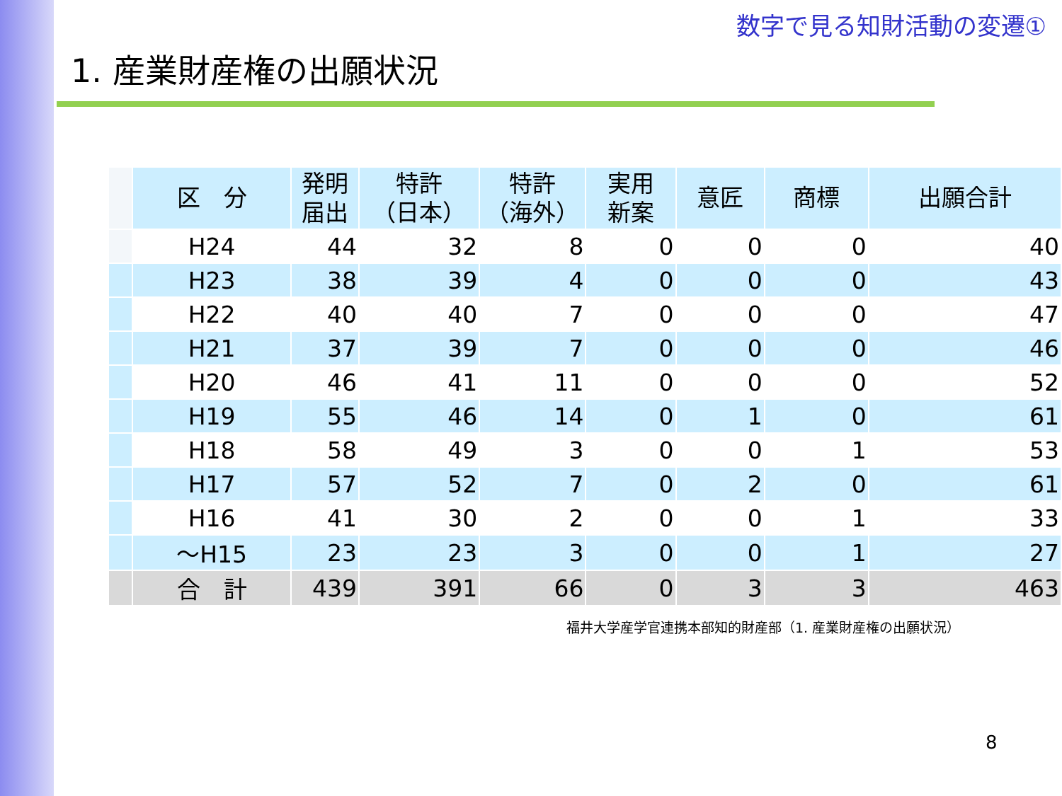数字で見る知財活動の変遷①
1. 産業財産権の出願状況
| | 区 分 | 発明 届出 | 特許 （日本） | 特許 （海外） | 実用 新案 | 意匠 | 商標 | 出願合計 |
| | H24 | 44 | 32 | 8 | 0 | 0 | 0 | 40 |
| | H23 | 38 | 39 | 4 | 0 | 0 | 0 | 43 |
| | H22 | 40 | 40 | 7 | 0 | 0 | 0 | 47 |
| | H21 | 37 | 39 | 7 | 0 | 0 | 0 | 46 |
| | H20 | 46 | 41 | 11 | 0 | 0 | 0 | 52 |
| | H19 | 55 | 46 | 14 | 0 | 1 | 0 | 61 |
| | H18 | 58 | 49 | 3 | 0 | 0 | 1 | 53 |
| | H17 | 57 | 52 | 7 | 0 | 2 | 0 | 61 |
| | H16 | 41 | 30 | 2 | 0 | 0 | 1 | 33 |
| | ～H15 | 23 | 23 | 3 | 0 | 0 | 1 | 27 |
| | 合 計 | 439 | 391 | 66 | 0 | 3 | 3 | 463 |
福井大学産学官連携本部知的財産部（1. 産業財産権の出願状況）
8